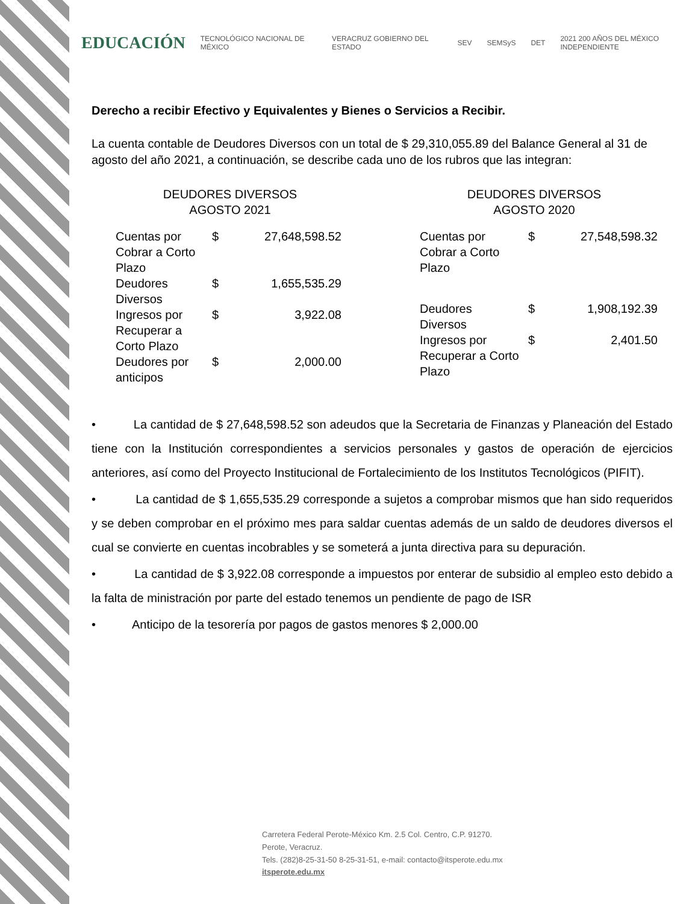EDUCACIÓN TECNOLÓGICO NACIONAL DE MÉXICO VERACRUZ GOBIERNO DEL ESTADO SEV SEMSyS DET 2021 200 AÑOS DEL MÉXICO INDEPENDIENTE
Derecho a recibir Efectivo y Equivalentes y Bienes o Servicios a Recibir.
La cuenta contable de Deudores Diversos con un total de $ 29,310,055.89 del Balance General al 31 de agosto del año 2021, a continuación, se describe cada uno de los rubros que las integran:
DEUDORES DIVERSOS
AGOSTO 2021
| Cuentas por Cobrar a Corto Plazo | $ | 27,648,598.52 |
| Deudores Diversos | $ | 1,655,535.29 |
| Ingresos por Recuperar a Corto Plazo | $ | 3,922.08 |
| Deudores por anticipos | $ | 2,000.00 |
DEUDORES DIVERSOS
AGOSTO 2020
| Cuentas por Cobrar a Corto Plazo | $ | 27,548,598.32 |
| Deudores Diversos | $ | 1,908,192.39 |
| Ingresos por Recuperar a Corto Plazo | $ | 2,401.50 |
• La cantidad de $ 27,648,598.52 son adeudos que la Secretaria de Finanzas y Planeación del Estado tiene con la Institución correspondientes a servicios personales y gastos de operación de ejercicios anteriores, así como del Proyecto Institucional de Fortalecimiento de los Institutos Tecnológicos (PIFIT).
• La cantidad de $ 1,655,535.29 corresponde a sujetos a comprobar mismos que han sido requeridos y se deben comprobar en el próximo mes para saldar cuentas además de un saldo de deudores diversos el cual se convierte en cuentas incobrables y se someterá a junta directiva para su depuración.
• La cantidad de $ 3,922.08 corresponde a impuestos por enterar de subsidio al empleo esto debido a la falta de ministración por parte del estado tenemos un pendiente de pago de ISR
• Anticipo de la tesorería por pagos de gastos menores $ 2,000.00
Carretera Federal Perote-México Km. 2.5 Col. Centro, C.P. 91270.
Perote, Veracruz.
Tels. (282)8-25-31-50 8-25-31-51, e-mail: contacto@itsperote.edu.mx
itsperote.edu.mx